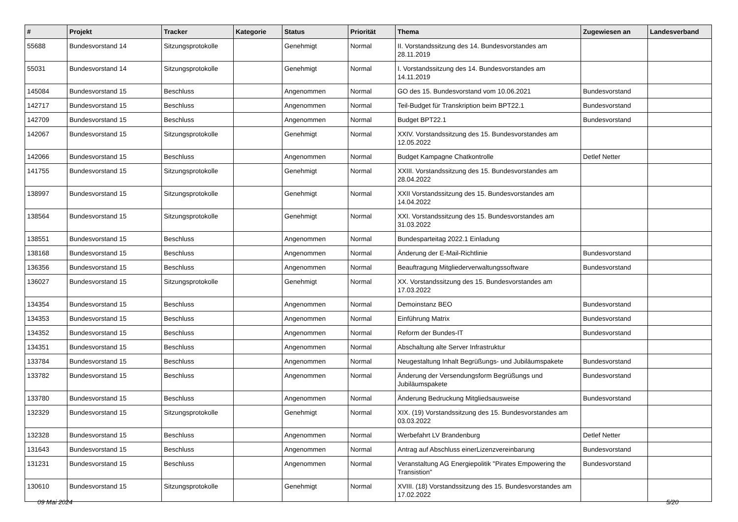| # | Projekt | Tracker | Kategorie | Status | Priorität | Thema | Zugewiesen an | Landesverband |
| --- | --- | --- | --- | --- | --- | --- | --- | --- |
| 55688 | Bundesvorstand 14 | Sitzungsprotokolle | | Genehmigt | Normal | II. Vorstandssitzung des 14. Bundesvorstandes am 28.11.2019 | | |
| 55031 | Bundesvorstand 14 | Sitzungsprotokolle | | Genehmigt | Normal | I. Vorstandssitzung des 14. Bundesvorstandes am 14.11.2019 | | |
| 145084 | Bundesvorstand 15 | Beschluss | | Angenommen | Normal | GO des 15. Bundesvorstand vom 10.06.2021 | Bundesvorstand | |
| 142717 | Bundesvorstand 15 | Beschluss | | Angenommen | Normal | Teil-Budget für Transkription beim BPT22.1 | Bundesvorstand | |
| 142709 | Bundesvorstand 15 | Beschluss | | Angenommen | Normal | Budget BPT22.1 | Bundesvorstand | |
| 142067 | Bundesvorstand 15 | Sitzungsprotokolle | | Genehmigt | Normal | XXIV. Vorstandssitzung des 15. Bundesvorstandes am 12.05.2022 | | |
| 142066 | Bundesvorstand 15 | Beschluss | | Angenommen | Normal | Budget Kampagne Chatkontrolle | Detlef Netter | |
| 141755 | Bundesvorstand 15 | Sitzungsprotokolle | | Genehmigt | Normal | XXIII. Vorstandssitzung des 15. Bundesvorstandes am 28.04.2022 | | |
| 138997 | Bundesvorstand 15 | Sitzungsprotokolle | | Genehmigt | Normal | XXII Vorstandssitzung des 15. Bundesvorstandes am 14.04.2022 | | |
| 138564 | Bundesvorstand 15 | Sitzungsprotokolle | | Genehmigt | Normal | XXI. Vorstandssitzung des 15. Bundesvorstandes am 31.03.2022 | | |
| 138551 | Bundesvorstand 15 | Beschluss | | Angenommen | Normal | Bundesparteitag 2022.1 Einladung | | |
| 138168 | Bundesvorstand 15 | Beschluss | | Angenommen | Normal | Änderung der E-Mail-Richtlinie | Bundesvorstand | |
| 136356 | Bundesvorstand 15 | Beschluss | | Angenommen | Normal | Beauftragung Mitgliederverwaltungssoftware | Bundesvorstand | |
| 136027 | Bundesvorstand 15 | Sitzungsprotokolle | | Genehmigt | Normal | XX. Vorstandssitzung des 15. Bundesvorstandes am 17.03.2022 | | |
| 134354 | Bundesvorstand 15 | Beschluss | | Angenommen | Normal | Demoinstanz BEO | Bundesvorstand | |
| 134353 | Bundesvorstand 15 | Beschluss | | Angenommen | Normal | Einführung Matrix | Bundesvorstand | |
| 134352 | Bundesvorstand 15 | Beschluss | | Angenommen | Normal | Reform der Bundes-IT | Bundesvorstand | |
| 134351 | Bundesvorstand 15 | Beschluss | | Angenommen | Normal | Abschaltung alte Server Infrastruktur | | |
| 133784 | Bundesvorstand 15 | Beschluss | | Angenommen | Normal | Neugestaltung Inhalt Begrüßungs- und Jubiläumspakete | Bundesvorstand | |
| 133782 | Bundesvorstand 15 | Beschluss | | Angenommen | Normal | Änderung der Versendungsform Begrüßungs und Jubiläumspakete | Bundesvorstand | |
| 133780 | Bundesvorstand 15 | Beschluss | | Angenommen | Normal | Änderung Bedruckung Mitgliedsausweise | Bundesvorstand | |
| 132329 | Bundesvorstand 15 | Sitzungsprotokolle | | Genehmigt | Normal | XIX. (19) Vorstandssitzung des 15. Bundesvorstandes am 03.03.2022 | | |
| 132328 | Bundesvorstand 15 | Beschluss | | Angenommen | Normal | Werbefahrt LV Brandenburg | Detlef Netter | |
| 131643 | Bundesvorstand 15 | Beschluss | | Angenommen | Normal | Antrag auf Abschluss einerLizenzvereinbarung | Bundesvorstand | |
| 131231 | Bundesvorstand 15 | Beschluss | | Angenommen | Normal | Veranstaltung AG Energiepolitik "Pirates Empowering the Transistion" | Bundesvorstand | |
| 130610 | Bundesvorstand 15 | Sitzungsprotokolle | | Genehmigt | Normal | XVIII. (18) Vorstandssitzung des 15. Bundesvorstandes am 17.02.2022 | | |
09 Mai 2024 5/20